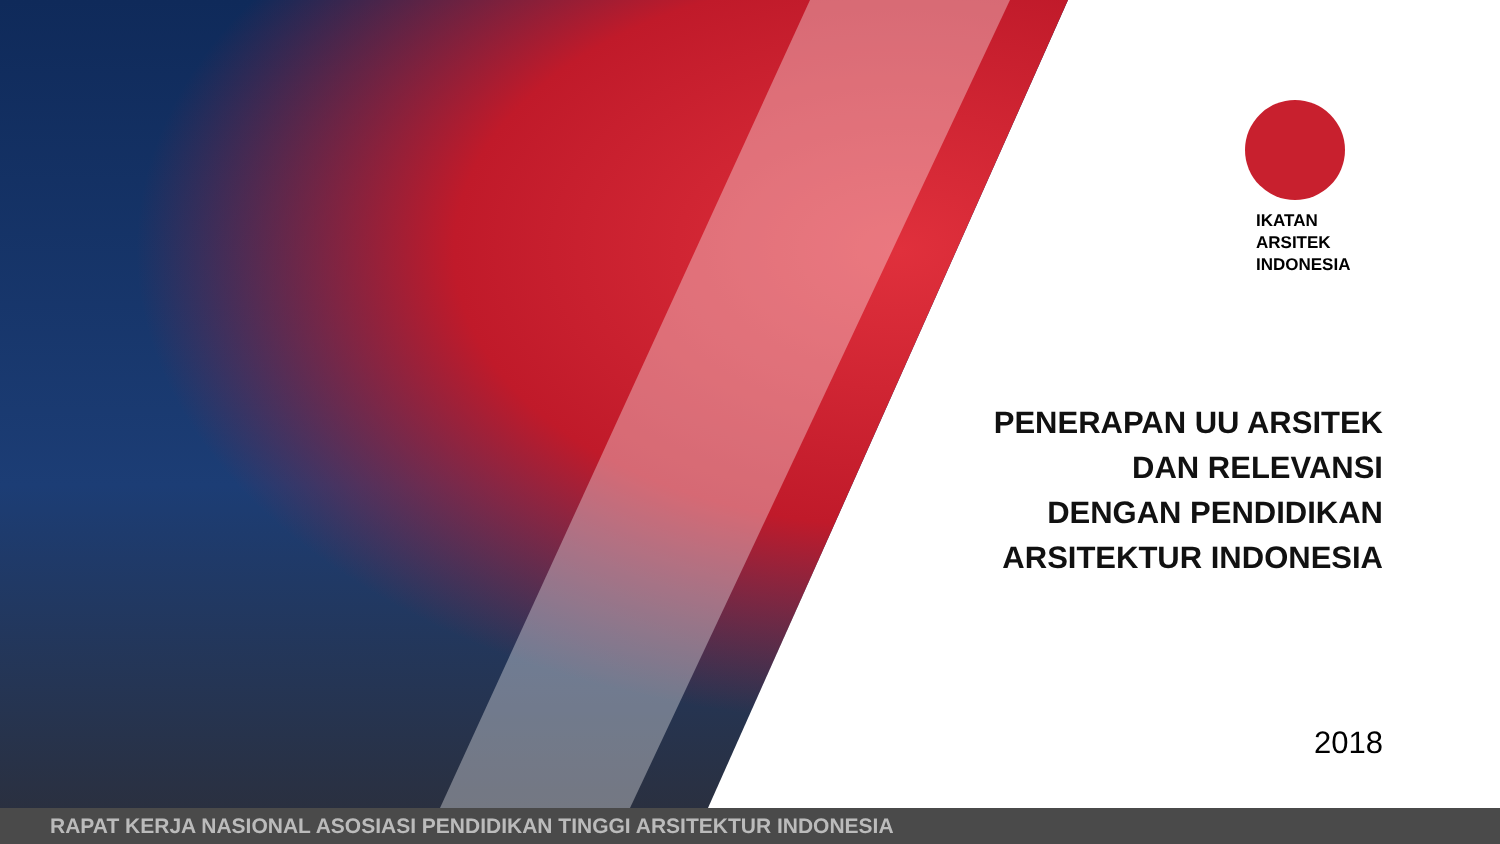IKATAN
ARSITEK
INDONESIA
PENERAPAN UU ARSITEK
DAN RELEVANSI
DENGAN PENDIDIKAN
ARSITEKTUR INDONESIA
2018
RAPAT KERJA NASIONAL ASOSIASI PENDIDIKAN TINGGI ARSITEKTUR INDONESIA